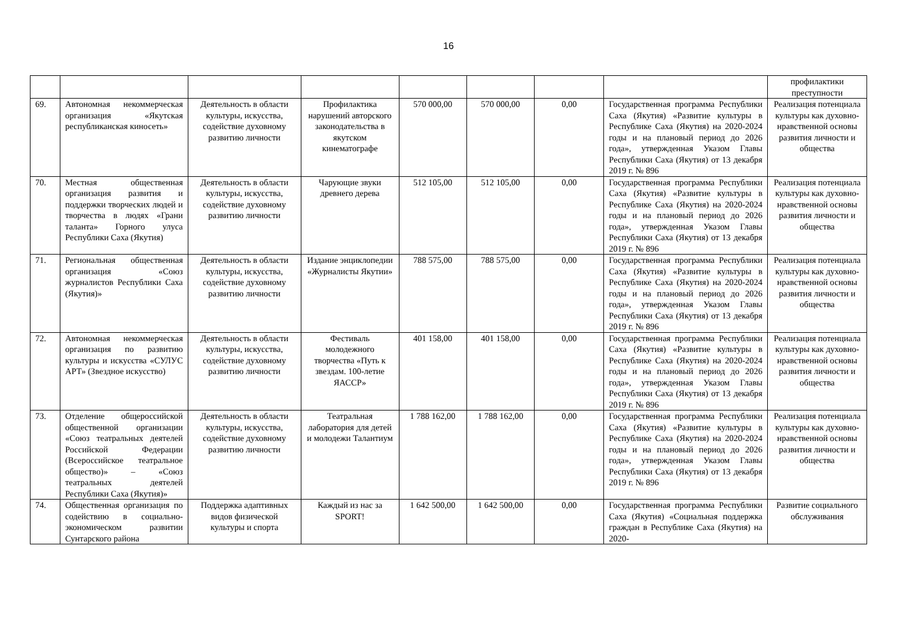16
| | | | | | | | | профилактики преступности |
| 69. | Автономная некоммерческая организация «Якутская республиканская киносеть» | Деятельность в области культуры, искусства, содействие духовному развитию личности | Профилактика нарушений авторского законодательства в якутском кинематографе | 570 000,00 | 570 000,00 | 0,00 | Государственная программа Республики Саха (Якутия) «Развитие культуры в Республике Саха (Якутия) на 2020-2024 годы и на плановый период до 2026 года», утвержденная Указом Главы Республики Саха (Якутия) от 13 декабря 2019 г. № 896 | Реализация потенциала культуры как духовно-нравственной основы развития личности и общества |
| 70. | Местная общественная организация развития и поддержки творческих людей и творчества в людях «Грани таланта» Горного улуса Республики Саха (Якутия) | Деятельность в области культуры, искусства, содействие духовному развитию личности | Чарующие звуки древнего дерева | 512 105,00 | 512 105,00 | 0,00 | Государственная программа Республики Саха (Якутия) «Развитие культуры в Республике Саха (Якутия) на 2020-2024 годы и на плановый период до 2026 года», утвержденная Указом Главы Республики Саха (Якутия) от 13 декабря 2019 г. № 896 | Реализация потенциала культуры как духовно-нравственной основы развития личности и общества |
| 71. | Региональная общественная организация «Союз журналистов Республики Саха (Якутия)» | Деятельность в области культуры, искусства, содействие духовному развитию личности | Издание энциклопедии «Журналисты Якутии» | 788 575,00 | 788 575,00 | 0,00 | Государственная программа Республики Саха (Якутия) «Развитие культуры в Республике Саха (Якутия) на 2020-2024 годы и на плановый период до 2026 года», утвержденная Указом Главы Республики Саха (Якутия) от 13 декабря 2019 г. № 896 | Реализация потенциала культуры как духовно-нравственной основы развития личности и общества |
| 72. | Автономная некоммерческая организация по развитию культуры и искусства «СУЛУС АРТ» (Звездное искусство) | Деятельность в области культуры, искусства, содействие духовному развитию личности | Фестиваль молодежного творчества «Путь к звездам. 100-летие ЯАССР» | 401 158,00 | 401 158,00 | 0,00 | Государственная программа Республики Саха (Якутия) «Развитие культуры в Республике Саха (Якутия) на 2020-2024 годы и на плановый период до 2026 года», утвержденная Указом Главы Республики Саха (Якутия) от 13 декабря 2019 г. № 896 | Реализация потенциала культуры как духовно-нравственной основы развития личности и общества |
| 73. | Отделение общероссийской общественной организации «Союз театральных деятелей Российской Федерации (Всероссийское театральное общество)» – «Союз театральных деятелей Республики Саха (Якутия)» | Деятельность в области культуры, искусства, содействие духовному развитию личности | Театральная лаборатория для детей и молодежи Талантиум | 1 788 162,00 | 1 788 162,00 | 0,00 | Государственная программа Республики Саха (Якутия) «Развитие культуры в Республике Саха (Якутия) на 2020-2024 годы и на плановый период до 2026 года», утвержденная Указом Главы Республики Саха (Якутия) от 13 декабря 2019 г. № 896 | Реализация потенциала культуры как духовно-нравственной основы развития личности и общества |
| 74. | Общественная организация по содействию в социально-экономическом развитии Сунтарского района | Поддержка адаптивных видов физической культуры и спорта | Каждый из нас за SPORT! | 1 642 500,00 | 1 642 500,00 | 0,00 | Государственная программа Республики Саха (Якутия) «Социальная поддержка граждан в Республике Саха (Якутия) на 2020- | Развитие социального обслуживания |